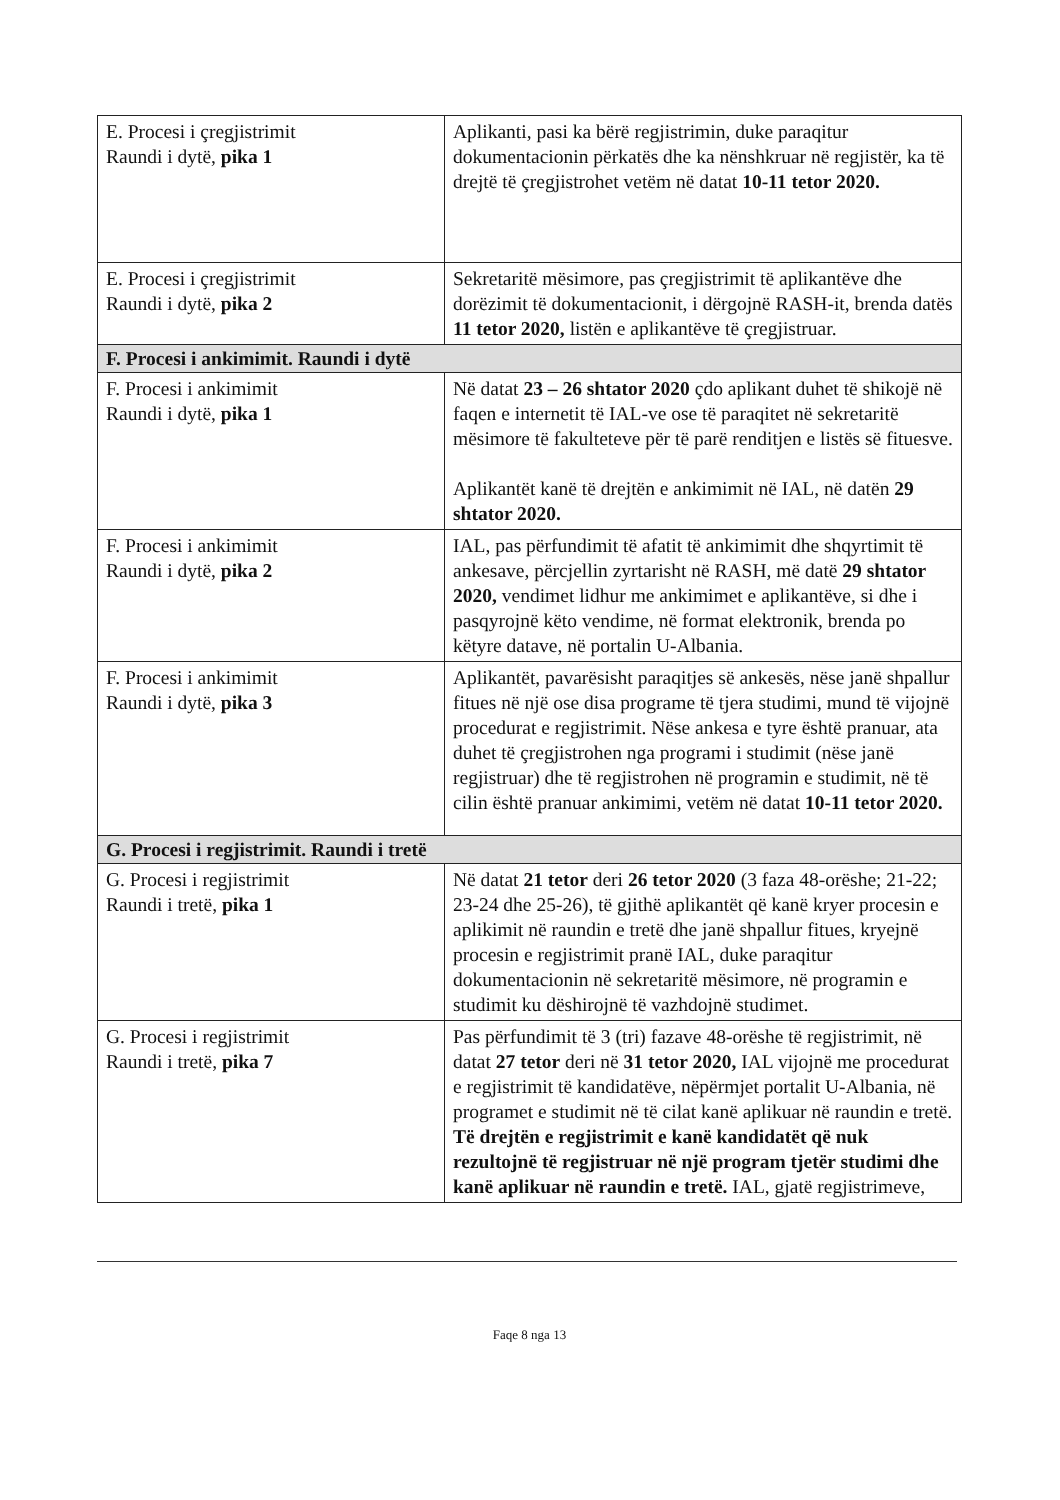| E. Procesi i çregjistrimit Raundi i dytë, pika 1 | Aplikanti, pasi ka bërë regjistrimin, duke paraqitur dokumentacionin përkatës dhe ka nënshkruar në regjistër, ka të drejtë të çregjistrohet vetëm në datat 10-11 tetor 2020. |
| E. Procesi i çregjistrimit Raundi i dytë, pika 2 | Sekretaritë mësimore, pas çregjistrimit të aplikantëve dhe dorëzimit të dokumentacionit, i dërgojnë RASH-it, brenda datës 11 tetor 2020, listën e aplikantëve të çregjistruar. |
| F. Procesi i ankimimit. Raundi i dytë | |
| F. Procesi i ankimimit Raundi i dytë, pika 1 | Në datat 23 – 26 shtator 2020 çdo aplikant duhet të shikojë në faqen e internetit të IAL-ve ose të paraqitet në sekretaritë mësimore të fakulteteve për të parë renditjen e listës së fituesve. Aplikantët kanë të drejtën e ankimimit në IAL, në datën 29 shtator 2020. |
| F. Procesi i ankimimit Raundi i dytë, pika 2 | IAL, pas përfundimit të afatit të ankimimit dhe shqyrtimit të ankesave, përcjellin zyrtarisht në RASH, më datë 29 shtator 2020, vendimet lidhur me ankimimet e aplikantëve, si dhe i pasqyrojnë këto vendime, në format elektronik, brenda po këtyre datave, në portalin U-Albania. |
| F. Procesi i ankimimit Raundi i dytë, pika 3 | Aplikantët, pavarësisht paraqitjes së ankesës, nëse janë shpallur fitues në një ose disa programe të tjera studimi, mund të vijojnë procedurat e regjistrimit. Nëse ankesa e tyre është pranuar, ata duhet të çregjistrohen nga programi i studimit (nëse janë regjistruar) dhe të regjistrohen në programin e studimit, në të cilin është pranuar ankimimi, vetëm në datat 10-11 tetor 2020. |
| G. Procesi i regjistrimit. Raundi i tretë | |
| G. Procesi i regjistrimit Raundi i tretë, pika 1 | Në datat 21 tetor deri 26 tetor 2020 (3 faza 48-orëshe; 21-22; 23-24 dhe 25-26), të gjithë aplikantët që kanë kryer procesin e aplikimit në raundin e tretë dhe janë shpallur fitues, kryejnë procesin e regjistrimit pranë IAL, duke paraqitur dokumentacionin në sekretaritë mësimore, në programin e studimit ku dëshirojnë të vazhdojnë studimet. |
| G. Procesi i regjistrimit Raundi i tretë, pika 7 | Pas përfundimit të 3 (tri) fazave 48-orëshe të regjistrimit, në datat 27 tetor deri në 31 tetor 2020, IAL vijojnë me procedurat e regjistrimit të kandidatëve, nëpërmjet portalit U-Albania, në programet e studimit në të cilat kanë aplikuar në raundin e tretë. Të drejtën e regjistrimit e kanë kandidatët që nuk rezultojnë të regjistruar në një program tjetër studimi dhe kanë aplikuar në raundin e tretë. IAL, gjatë regjistrimeve, |
Faqe 8 nga 13